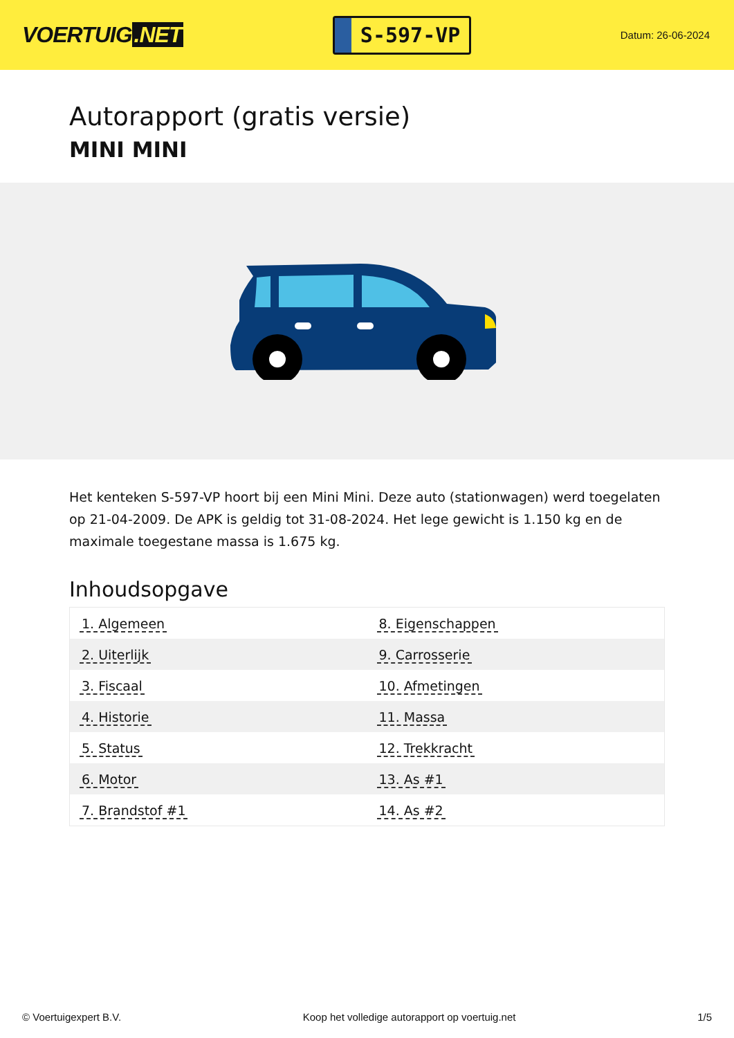VOERTUIG.NET
S-597-VP
Datum: 26-06-2024
Autorapport (gratis versie)
MINI MINI
Het kenteken S-597-VP hoort bij een Mini Mini. Deze auto (stationwagen) werd toegelaten op 21-04-2009. De APK is geldig tot 31-08-2024. Het lege gewicht is 1.150 kg en de maximale toegestane massa is 1.675 kg.
Inhoudsopgave
| 1. Algemeen | 8. Eigenschappen |
| 2. Uiterlijk | 9. Carrosserie |
| 3. Fiscaal | 10. Afmetingen |
| 4. Historie | 11. Massa |
| 5. Status | 12. Trekkracht |
| 6. Motor | 13. As #1 |
| 7. Brandstof #1 | 14. As #2 |
© Voertuigexpert B.V. Koop het volledige autorapport op voertuig.net 1/5